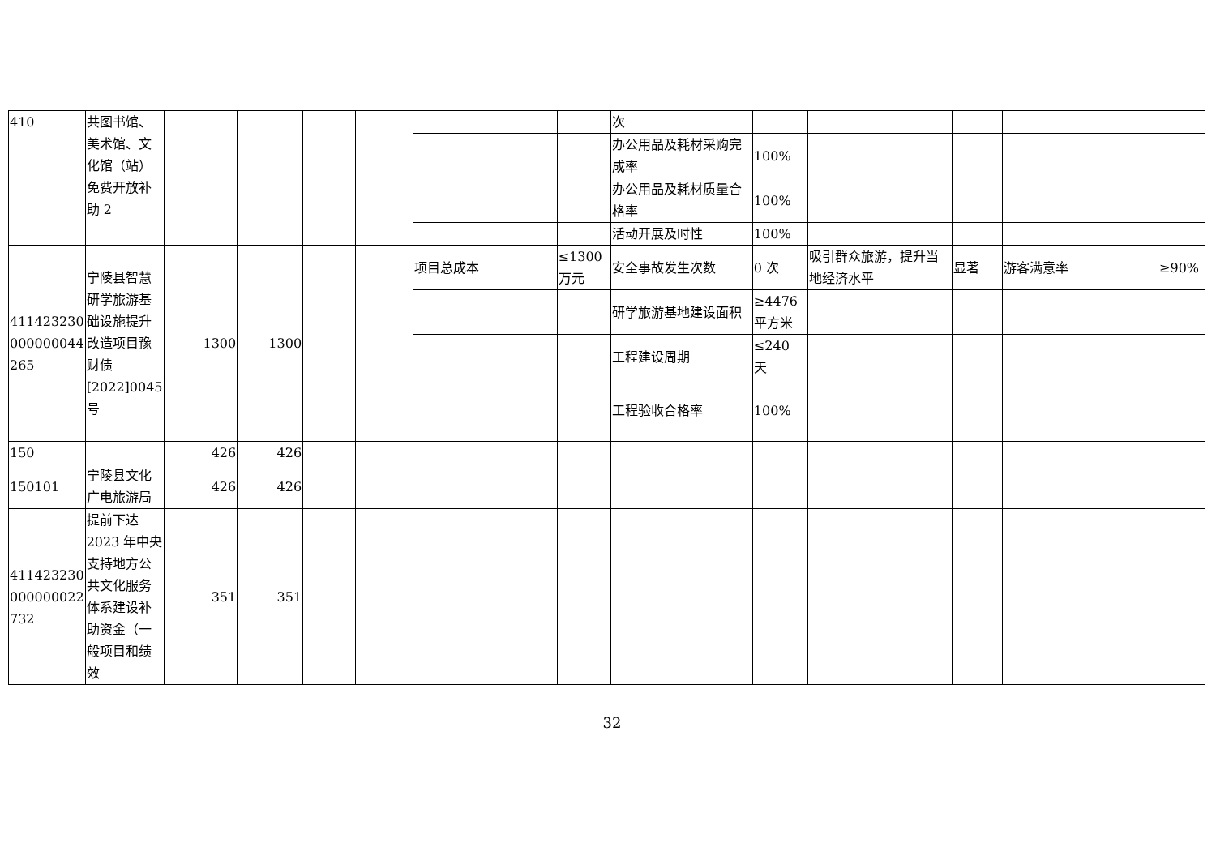| 410 | 共图书馆、美术馆、文化馆（站）免费开放补助 2 | | | | | | | 次 | | | | | |
| | | | | | | | | 办公用品及耗材采购完成率 | 100% | | | | |
| | | | | | | | | 办公用品及耗材质量合格率 | 100% | | | | |
| | | | | | | | | 活动开展及时性 | 100% | | | | |
| 411423230 000000044 265 | 宁陵县智慧研学旅游基础设施提升改造项目豫财债[2022]0045 号 | 1300 | 1300 | | | 项目总成本 | ≤1300 万元 | 安全事故发生次数 | 0 次 | 吸引群众旅游，提升当地经济水平 | 显著 | 游客满意率 | ≥90% |
| | | | | | | | | 研学旅游基地建设面积 | ≥4476 平方米 | | | | |
| | | | | | | | | 工程建设周期 | ≤240 天 | | | | |
| | | | | | | | | 工程验收合格率 | 100% | | | | |
| 150 | | 426 | 426 | | | | | | | | | | |
| 150101 | 宁陵县文化广电旅游局 | 426 | 426 | | | | | | | | | | |
| 411423230 000000022 732 | 提前下达 2023 年中央支持地方公共文化服务体系建设补助资金（一般项目和绩效 | 351 | 351 | | | | | | | | | | |
32